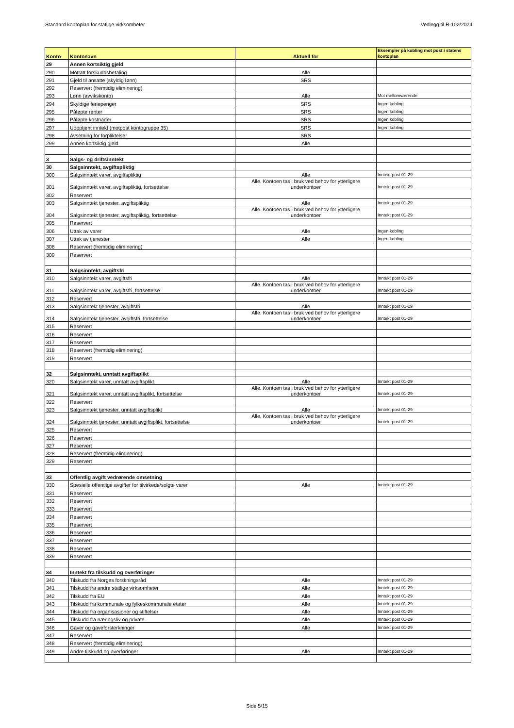Standard kontoplan for statlige virksomheter Vedlegg til R-102/2024
| Konto | Kontonavn | Aktuell for | Eksempler på kobling mot post i statens kontoplan |
| --- | --- | --- | --- |
| 29 | Annen kortsiktig gjeld | | |
| 290 | Mottatt forskuddsbetaling | Alle | |
| 291 | Gjeld til ansatte (skyldig lønn) | SRS | |
| 292 | Reservert (fremtidig eliminering) | | |
| 293 | Lønn (avvikskonto) | Alle | Mot mellomværende |
| 294 | Skyldige feriepenger | SRS | Ingen kobling |
| 295 | Påløpte renter | SRS | Ingen kobling |
| 296 | Påløpte kostnader | SRS | Ingen kobling |
| 297 | Uopptjent inntekt (motpost kontogruppe 35) | SRS | Ingen kobling |
| 298 | Avsetning for forpliktelser | SRS | |
| 299 | Annen kortsiktig gjeld | Alle | |
| 3 | Salgs- og driftsinntekt | | |
| 30 | Salgsinntekt, avgiftspliktig | | |
| 300 | Salgsinntekt varer, avgiftspliktig | Alle | Inntekt post 01-29 |
| 301 | Salgsinntekt varer, avgiftspliktig, fortsettelse | Alle. Kontoen tas i bruk ved behov for ytterligere underkontoer | Inntekt post 01-29 |
| 302 | Reservert | | |
| 303 | Salgsinntekt tjenester, avgiftspliktig | Alle | Inntekt post 01-29 |
| 304 | Salgsinntekt tjenester, avgiftspliktig, fortsettelse | Alle. Kontoen tas i bruk ved behov for ytterligere underkontoer | Inntekt post 01-29 |
| 305 | Reservert | | |
| 306 | Uttak av varer | Alle | Ingen kobling |
| 307 | Uttak av tjenester | Alle | Ingen kobling |
| 308 | Reservert (fremtidig eliminering) | | |
| 309 | Reservert | | |
| 31 | Salgsinntekt, avgiftsfri | | |
| 310 | Salgsinntekt varer, avgiftsfri | Alle | Inntekt post 01-29 |
| 311 | Salgsinntekt varer, avgiftsfri, fortsettelse | Alle. Kontoen tas i bruk ved behov for ytterligere underkontoer | Inntekt post 01-29 |
| 312 | Reservert | | |
| 313 | Salgsinntekt tjenester, avgiftsfri | Alle | Inntekt post 01-29 |
| 314 | Salgsinntekt tjenester, avgiftsfri, fortsettelse | Alle. Kontoen tas i bruk ved behov for ytterligere underkontoer | Inntekt post 01-29 |
| 315 | Reservert | | |
| 316 | Reservert | | |
| 317 | Reservert | | |
| 318 | Reservert (fremtidig eliminering) | | |
| 319 | Reservert | | |
| 32 | Salgsinntekt, unntatt avgiftsplikt | | |
| 320 | Salgsinntekt varer, unntatt avgiftsplikt | Alle | Inntekt post 01-29 |
| 321 | Salgsinntekt varer, unntatt avgiftsplikt, fortsettelse | Alle. Kontoen tas i bruk ved behov for ytterligere underkontoer | Inntekt post 01-29 |
| 322 | Reservert | | |
| 323 | Salgsinntekt tjenester, unntatt avgiftsplikt | Alle | Inntekt post 01-29 |
| 324 | Salgsinntekt tjenester, unntatt avgiftsplikt, fortsettelse | Alle. Kontoen tas i bruk ved behov for ytterligere underkontoer | Inntekt post 01-29 |
| 325 | Reservert | | |
| 326 | Reservert | | |
| 327 | Reservert | | |
| 328 | Reservert (fremtidig eliminering) | | |
| 329 | Reservert | | |
| 33 | Offentlig avgift vedrørende omsetning | | |
| 330 | Spesielle offentlige avgifter for tilvirkede/solgte varer | Alle | Inntekt post 01-29 |
| 331 | Reservert | | |
| 332 | Reservert | | |
| 333 | Reservert | | |
| 334 | Reservert | | |
| 335 | Reservert | | |
| 336 | Reservert | | |
| 337 | Reservert | | |
| 338 | Reservert | | |
| 339 | Reservert | | |
| 34 | Inntekt fra tilskudd og overføringer | | |
| 340 | Tilskudd fra Norges forskningsråd | Alle | Inntekt post 01-29 |
| 341 | Tilskudd fra andre statlige virksomheter | Alle | Inntekt post 01-29 |
| 342 | Tilskudd fra EU | Alle | Inntekt post 01-29 |
| 343 | Tilskudd fra kommunale og fylkeskommunale etater | Alle | Inntekt post 01-29 |
| 344 | Tilskudd fra organisasjoner og stiftelser | Alle | Inntekt post 01-29 |
| 345 | Tilskudd fra næringsliv og private | Alle | Inntekt post 01-29 |
| 346 | Gaver og gaveforsterkninger | Alle | Inntekt post 01-29 |
| 347 | Reservert | | |
| 348 | Reservert (fremtidig eliminering) | | |
| 349 | Andre tilskudd og overføringer | Alle | Inntekt post 01-29 |
Side 5/15